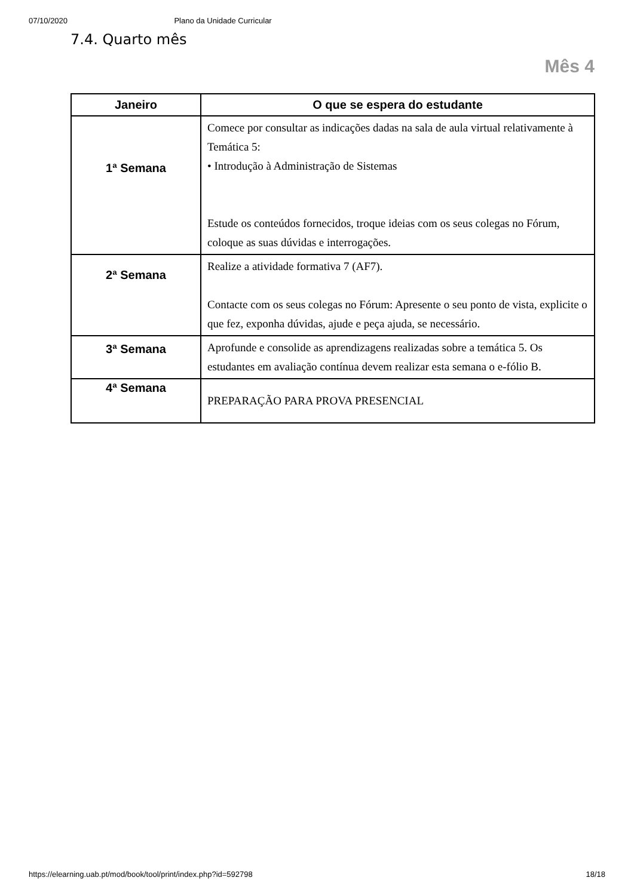07/10/2020 Plano da Unidade Curricular
7.4. Quarto mês
Mês 4
| Janeiro | O que se espera do estudante |
| --- | --- |
| 1ª Semana | Comece por consultar as indicações dadas na sala de aula virtual relativamente à Temática 5: • Introdução à Administração de Sistemas Estude os conteúdos fornecidos, troque ideias com os seus colegas no Fórum, coloque as suas dúvidas e interrogações. |
| 2ª Semana | Realize a atividade formativa 7 (AF7). Contacte com os seus colegas no Fórum: Apresente o seu ponto de vista, explicite o que fez, exponha dúvidas, ajude e peça ajuda, se necessário. |
| 3ª Semana | Aprofunde e consolide as aprendizagens realizadas sobre a temática 5. Os estudantes em avaliação contínua devem realizar esta semana o e-fólio B. |
| 4ª Semana | PREPARAÇÃO PARA PROVA PRESENCIAL |
https://elearning.uab.pt/mod/book/tool/print/index.php?id=592798 18/18